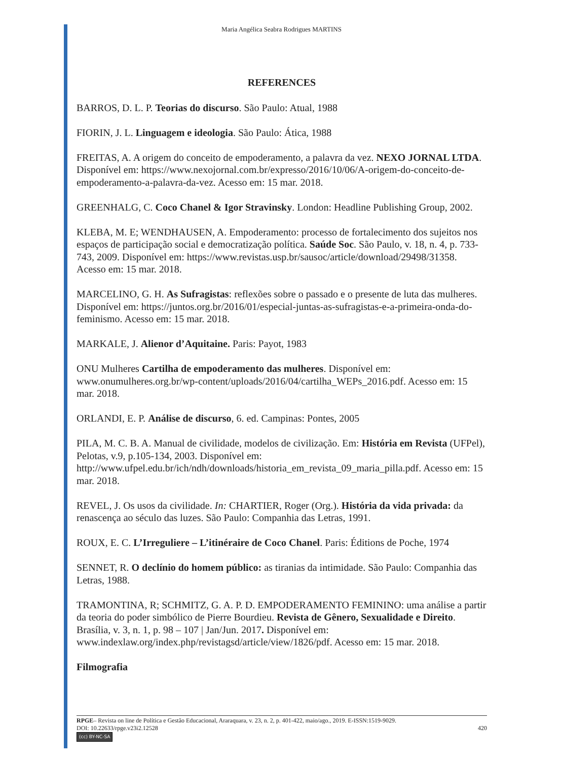Maria Angélica Seabra Rodrigues MARTINS
REFERENCES
BARROS, D. L. P. Teorias do discurso. São Paulo: Atual, 1988
FIORIN, J. L. Linguagem e ideologia. São Paulo: Ática, 1988
FREITAS, A. A origem do conceito de empoderamento, a palavra da vez. NEXO JORNAL LTDA. Disponível em: https://www.nexojornal.com.br/expresso/2016/10/06/A-origem-do-conceito-de-empoderamento-a-palavra-da-vez. Acesso em: 15 mar. 2018.
GREENHALG, C. Coco Chanel & Igor Stravinsky. London: Headline Publishing Group, 2002.
KLEBA, M. E; WENDHAUSEN, A. Empoderamento: processo de fortalecimento dos sujeitos nos espaços de participação social e democratização política. Saúde Soc. São Paulo, v. 18, n. 4, p. 733-743, 2009. Disponível em: https://www.revistas.usp.br/sausoc/article/download/29498/31358. Acesso em: 15 mar. 2018.
MARCELINO, G. H. As Sufragistas: reflexões sobre o passado e o presente de luta das mulheres. Disponível em: https://juntos.org.br/2016/01/especial-juntas-as-sufragistas-e-a-primeira-onda-do-feminismo. Acesso em: 15 mar. 2018.
MARKALE, J. Alienor d’Aquitaine. Paris: Payot, 1983
ONU Mulheres Cartilha de empoderamento das mulheres. Disponível em: www.onumulheres.org.br/wp-content/uploads/2016/04/cartilha_WEPs_2016.pdf. Acesso em: 15 mar. 2018.
ORLANDI, E. P. Análise de discurso, 6. ed. Campinas: Pontes, 2005
PILA, M. C. B. A. Manual de civilidade, modelos de civilização. Em: História em Revista (UFPel), Pelotas, v.9, p.105-134, 2003. Disponível em: http://www.ufpel.edu.br/ich/ndh/downloads/historia_em_revista_09_maria_pilla.pdf. Acesso em: 15 mar. 2018.
REVEL, J. Os usos da civilidade. In: CHARTIER, Roger (Org.). História da vida privada: da renascença ao século das luzes. São Paulo: Companhia das Letras, 1991.
ROUX, E. C. L’Irreguliere – L’itinéraire de Coco Chanel. Paris: Éditions de Poche, 1974
SENNET, R. O declínio do homem público: as tiranias da intimidade. São Paulo: Companhia das Letras, 1988.
TRAMONTINA, R; SCHMITZ, G. A. P. D. EMPODERAMENTO FEMININO: uma análise a partir da teoria do poder simbólico de Pierre Bourdieu. Revista de Gênero, Sexualidade e Direito. Brasília, v. 3, n. 1, p. 98 – 107 | Jan/Jun. 2017. Disponível em: www.indexlaw.org/index.php/revistagsd/article/view/1826/pdf. Acesso em: 15 mar. 2018.
Filmografia
RPGE– Revista on line de Política e Gestão Educacional, Araraquara, v. 23, n. 2, p. 401-422, maio/ago., 2019. E-ISSN:1519-9029.
DOI: 10.22633/rpge.v23i2.12528 420
(cc) BY-NC-SA